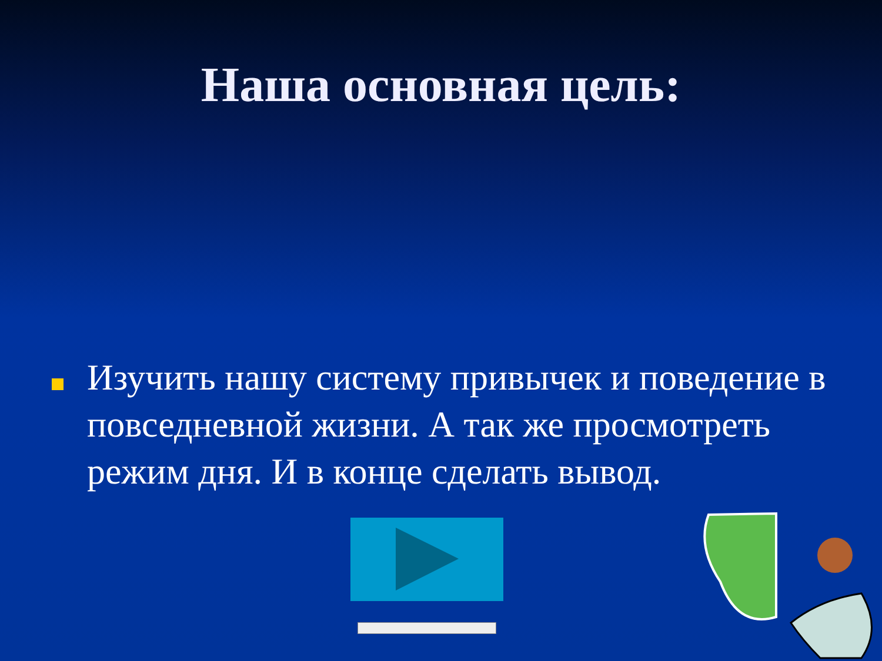Наша основная цель:
Изучить нашу систему привычек и поведение в повседневной жизни. А так же просмотреть режим дня. И в конце сделать вывод.